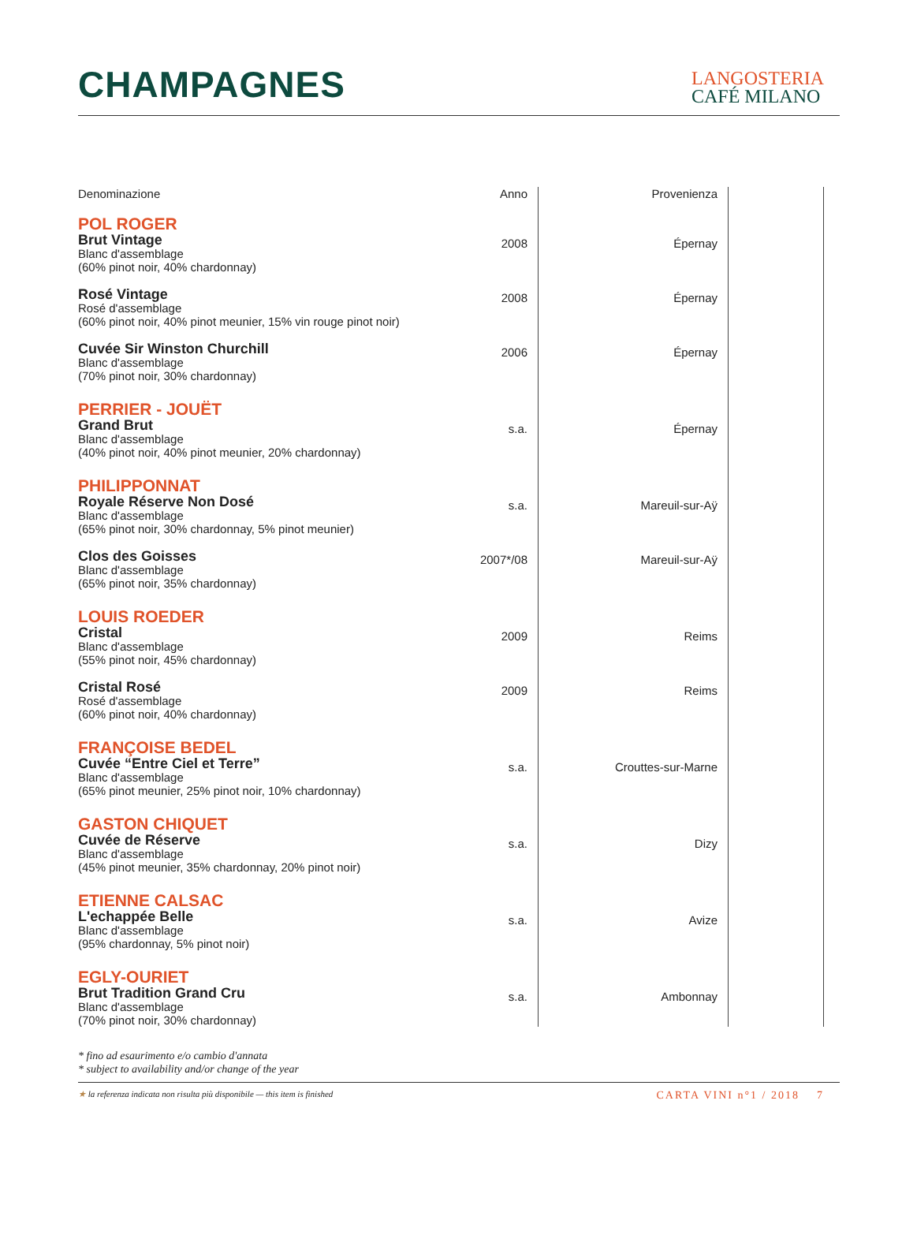CHAMPAGNES
LANGOSTERIA
CAFÉ MILANO
| Denominazione | Anno | Provenienza | |
| --- | --- | --- | --- |
| POL ROGER | | | |
| Brut Vintage Blanc d'assemblage (60% pinot noir, 40% chardonnay) | 2008 | Épernay | |
| Rosé Vintage Rosé d'assemblage (60% pinot noir, 40% pinot meunier, 15% vin rouge pinot noir) | 2008 | Épernay | |
| Cuvée Sir Winston Churchill Blanc d'assemblage (70% pinot noir, 30% chardonnay) | 2006 | Épernay | |
| PERRIER - JOUËT | | | |
| Grand Brut Blanc d'assemblage (40% pinot noir, 40% pinot meunier, 20% chardonnay) | s.a. | Épernay | |
| PHILIPPONNAT | | | |
| Royale Réserve Non Dosé Blanc d'assemblage (65% pinot noir, 30% chardonnay, 5% pinot meunier) | s.a. | Mareuil-sur-Aÿ | |
| Clos des Goisses Blanc d'assemblage (65% pinot noir, 35% chardonnay) | 2007*/08 | Mareuil-sur-Aÿ | |
| LOUIS ROEDER | | | |
| Cristal Blanc d'assemblage (55% pinot noir, 45% chardonnay) | 2009 | Reims | |
| Cristal Rosé Rosé d'assemblage (60% pinot noir, 40% chardonnay) | 2009 | Reims | |
| FRANÇOISE BEDEL | | | |
| Cuvée “Entre Ciel et Terre” Blanc d'assemblage (65% pinot meunier, 25% pinot noir, 10% chardonnay) | s.a. | Crouttes-sur-Marne | |
| GASTON CHIQUET | | | |
| Cuvée de Réserve Blanc d'assemblage (45% pinot meunier, 35% chardonnay, 20% pinot noir) | s.a. | Dizy | |
| ETIENNE CALSAC | | | |
| L'echappée Belle Blanc d'assemblage (95% chardonnay, 5% pinot noir) | s.a. | Avize | |
| EGLY-OURIET | | | |
| Brut Tradition Grand Cru Blanc d'assemblage (70% pinot noir, 30% chardonnay) | s.a. | Ambonnay | |
* fino ad esaurimento e/o cambio d'annata
* subject to availability and/or change of the year
★ la referenza indicata non risulta più disponibile — this item is finished CARTA VINI n°1 / 2018 7